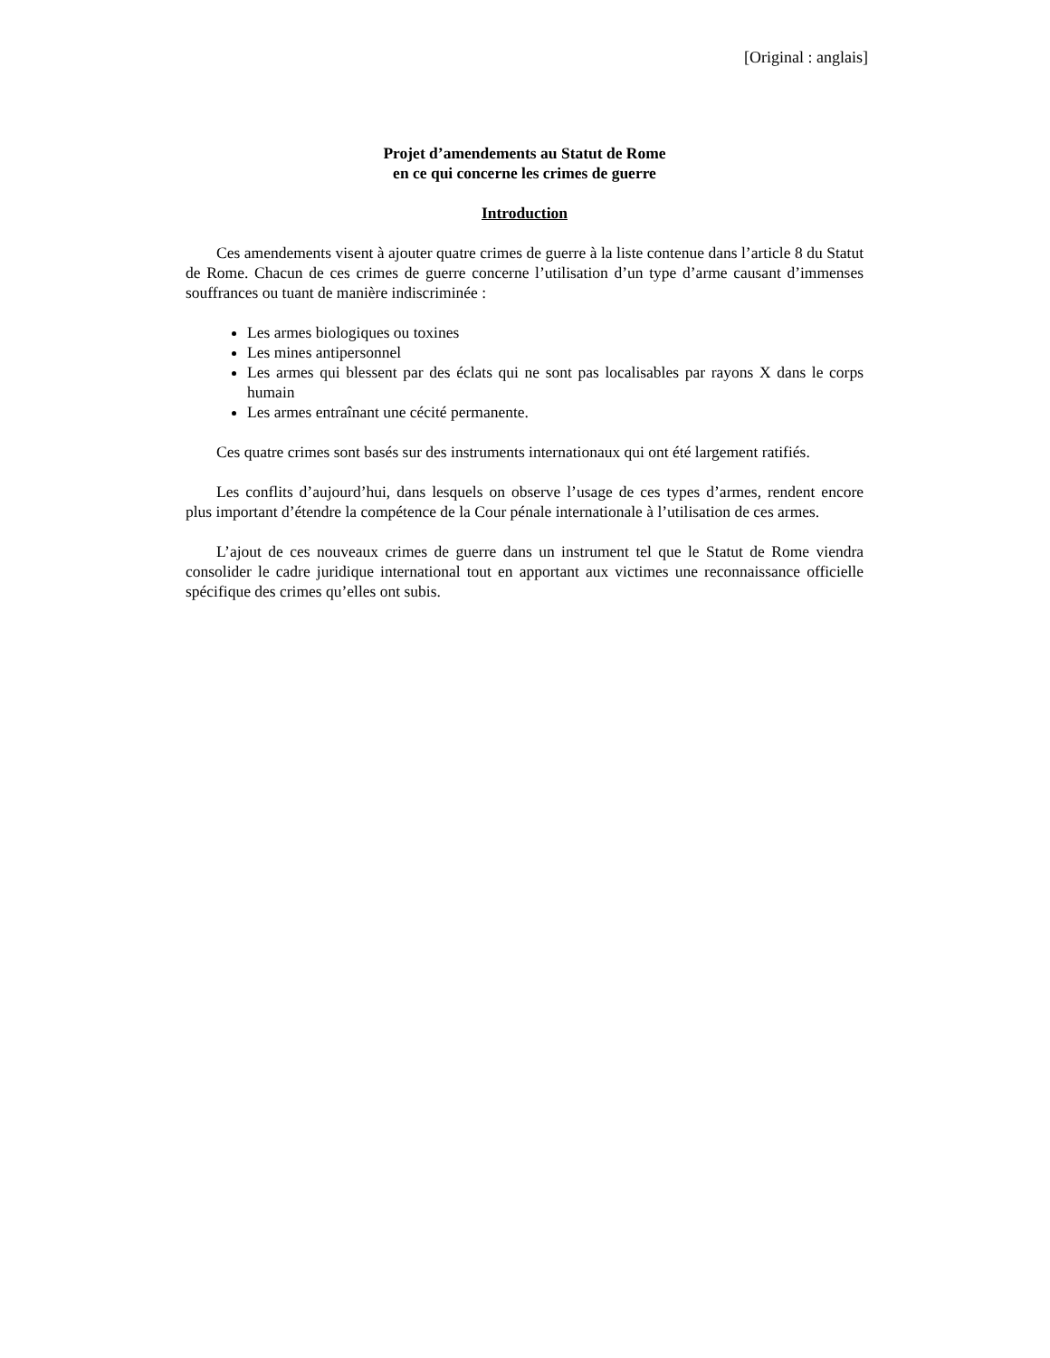[Original : anglais]
Projet d’amendements au Statut de Rome
en ce qui concerne les crimes de guerre
Introduction
Ces amendements visent à ajouter quatre crimes de guerre à la liste contenue dans l’article 8 du Statut de Rome. Chacun de ces crimes de guerre concerne l’utilisation d’un type d’arme causant d’immenses souffrances ou tuant de manière indiscriminée :
Les armes biologiques ou toxines
Les mines antipersonnel
Les armes qui blessent par des éclats qui ne sont pas localisables par rayons X dans le corps humain
Les armes entraînant une cécité permanente.
Ces quatre crimes sont basés sur des instruments internationaux qui ont été largement ratifiés.
Les conflits d’aujourd’hui, dans lesquels on observe l’usage de ces types d’armes, rendent encore plus important d’étendre la compétence de la Cour pénale internationale à l’utilisation de ces armes.
L’ajout de ces nouveaux crimes de guerre dans un instrument tel que le Statut de Rome viendra consolider le cadre juridique international tout en apportant aux victimes une reconnaissance officielle spécifique des crimes qu’elles ont subis.